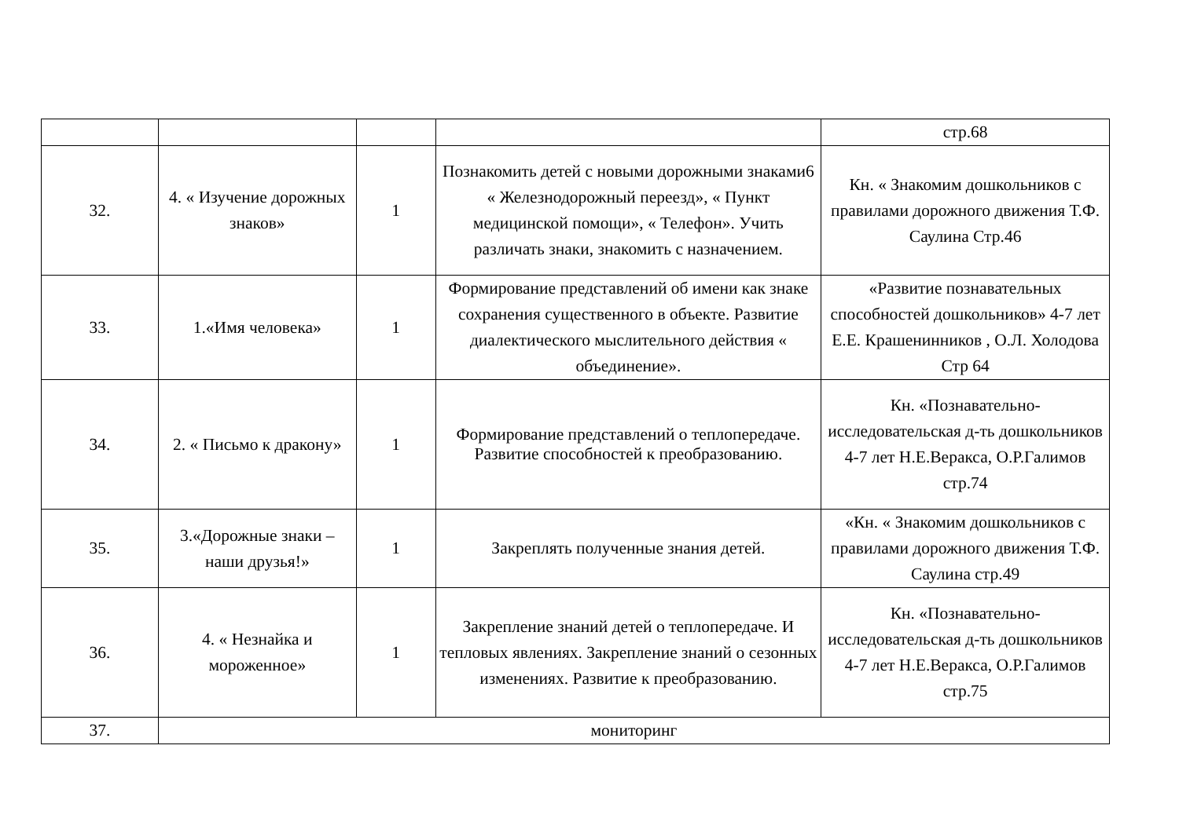| | | | | стр.68 |
| 32. | 4. « Изучение дорожных знаков» | 1 | Познакомить детей с новыми дорожными знаками6 « Железнодорожный переезд», « Пункт медицинской помощи», « Телефон». Учить различать знаки, знакомить с назначением. | Кн. « Знакомим дошкольников с правилами дорожного движения Т.Ф. Саулина Стр.46 |
| 33. | 1.«Имя человека» | 1 | Формирование представлений об имени как знаке сохранения существенного в объекте. Развитие диалектического мыслительного действия « объединение». | «Развитие познавательных способностей дошкольников» 4-7 лет Е.Е. Крашенинников , О.Л. Холодова Стр 64 |
| 34. | 2. « Письмо к дракону» | 1 | Формирование представлений о теплопередаче. Развитие способностей к преобразованию. | Кн. «Познавательно-исследовательская д-ть дошкольников 4-7 лет Н.Е.Веракса, О.Р.Галимов стр.74 |
| 35. | 3.«Дорожные знаки – наши друзья!» | 1 | Закреплять полученные знания детей. | «Кн. « Знакомим дошкольников с правилами дорожного движения Т.Ф. Саулина стр.49 |
| 36. | 4. « Незнайка и мороженное» | 1 | Закрепление знаний детей о теплопередаче. И тепловых явлениях. Закрепление знаний о сезонных изменениях. Развитие к преобразованию. | Кн. «Познавательно-исследовательская д-ть дошкольников 4-7 лет Н.Е.Веракса, О.Р.Галимов стр.75 |
| 37. | мониторинг | | | |